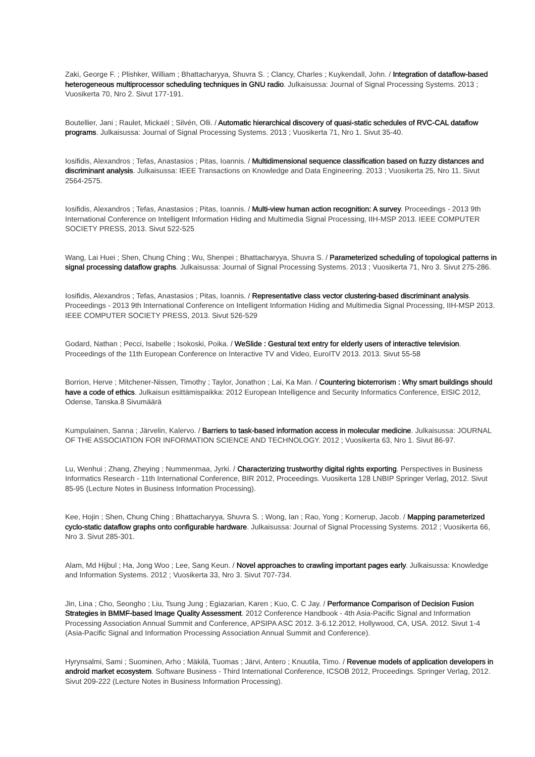Zaki, George F. ; Plishker, William ; Bhattacharyya, Shuvra S. ; Clancy, Charles ; Kuykendall, John. / Integration of dataflow-based heterogeneous multiprocessor scheduling techniques in GNU radio. Julkaisussa: Journal of Signal Processing Systems. 2013 ; Vuosikerta 70, Nro 2. Sivut 177-191.
Boutellier, Jani ; Raulet, Mickaël ; Silvén, Olli. / Automatic hierarchical discovery of quasi-static schedules of RVC-CAL dataflow programs. Julkaisussa: Journal of Signal Processing Systems. 2013 ; Vuosikerta 71, Nro 1. Sivut 35-40.
Iosifidis, Alexandros ; Tefas, Anastasios ; Pitas, Ioannis. / Multidimensional sequence classification based on fuzzy distances and discriminant analysis. Julkaisussa: IEEE Transactions on Knowledge and Data Engineering. 2013 ; Vuosikerta 25, Nro 11. Sivut 2564-2575.
Iosifidis, Alexandros ; Tefas, Anastasios ; Pitas, Ioannis. / Multi-view human action recognition: A survey. Proceedings - 2013 9th International Conference on Intelligent Information Hiding and Multimedia Signal Processing, IIH-MSP 2013. IEEE COMPUTER SOCIETY PRESS, 2013. Sivut 522-525
Wang, Lai Huei ; Shen, Chung Ching ; Wu, Shenpei ; Bhattacharyya, Shuvra S. / Parameterized scheduling of topological patterns in signal processing dataflow graphs. Julkaisussa: Journal of Signal Processing Systems. 2013 ; Vuosikerta 71, Nro 3. Sivut 275-286.
Iosifidis, Alexandros ; Tefas, Anastasios ; Pitas, Ioannis. / Representative class vector clustering-based discriminant analysis. Proceedings - 2013 9th International Conference on Intelligent Information Hiding and Multimedia Signal Processing, IIH-MSP 2013. IEEE COMPUTER SOCIETY PRESS, 2013. Sivut 526-529
Godard, Nathan ; Pecci, Isabelle ; Isokoski, Poika. / WeSlide : Gestural text entry for elderly users of interactive television. Proceedings of the 11th European Conference on Interactive TV and Video, EuroITV 2013. 2013. Sivut 55-58
Borrion, Herve ; Mitchener-Nissen, Timothy ; Taylor, Jonathon ; Lai, Ka Man. / Countering bioterrorism : Why smart buildings should have a code of ethics. Julkaisun esittämispaikka: 2012 European Intelligence and Security Informatics Conference, EISIC 2012, Odense, Tanska.8 Sivumäärä
Kumpulainen, Sanna ; Järvelin, Kalervo. / Barriers to task-based information access in molecular medicine. Julkaisussa: JOURNAL OF THE ASSOCIATION FOR INFORMATION SCIENCE AND TECHNOLOGY. 2012 ; Vuosikerta 63, Nro 1. Sivut 86-97.
Lu, Wenhui ; Zhang, Zheying ; Nummenmaa, Jyrki. / Characterizing trustworthy digital rights exporting. Perspectives in Business Informatics Research - 11th International Conference, BIR 2012, Proceedings. Vuosikerta 128 LNBIP Springer Verlag, 2012. Sivut 85-95 (Lecture Notes in Business Information Processing).
Kee, Hojin ; Shen, Chung Ching ; Bhattacharyya, Shuvra S. ; Wong, Ian ; Rao, Yong ; Kornerup, Jacob. / Mapping parameterized cyclo-static dataflow graphs onto configurable hardware. Julkaisussa: Journal of Signal Processing Systems. 2012 ; Vuosikerta 66, Nro 3. Sivut 285-301.
Alam, Md Hijbul ; Ha, Jong Woo ; Lee, Sang Keun. / Novel approaches to crawling important pages early. Julkaisussa: Knowledge and Information Systems. 2012 ; Vuosikerta 33, Nro 3. Sivut 707-734.
Jin, Lina ; Cho, Seongho ; Liu, Tsung Jung ; Egiazarian, Karen ; Kuo, C. C Jay. / Performance Comparison of Decision Fusion Strategies in BMMF-based Image Quality Assessment. 2012 Conference Handbook - 4th Asia-Pacific Signal and Information Processing Association Annual Summit and Conference, APSIPA ASC 2012. 3-6.12.2012, Hollywood, CA, USA. 2012. Sivut 1-4 (Asia-Pacific Signal and Information Processing Association Annual Summit and Conference).
Hyrynsalmi, Sami ; Suominen, Arho ; Mäkilä, Tuomas ; Järvi, Antero ; Knuutila, Timo. / Revenue models of application developers in android market ecosystem. Software Business - Third International Conference, ICSOB 2012, Proceedings. Springer Verlag, 2012. Sivut 209-222 (Lecture Notes in Business Information Processing).